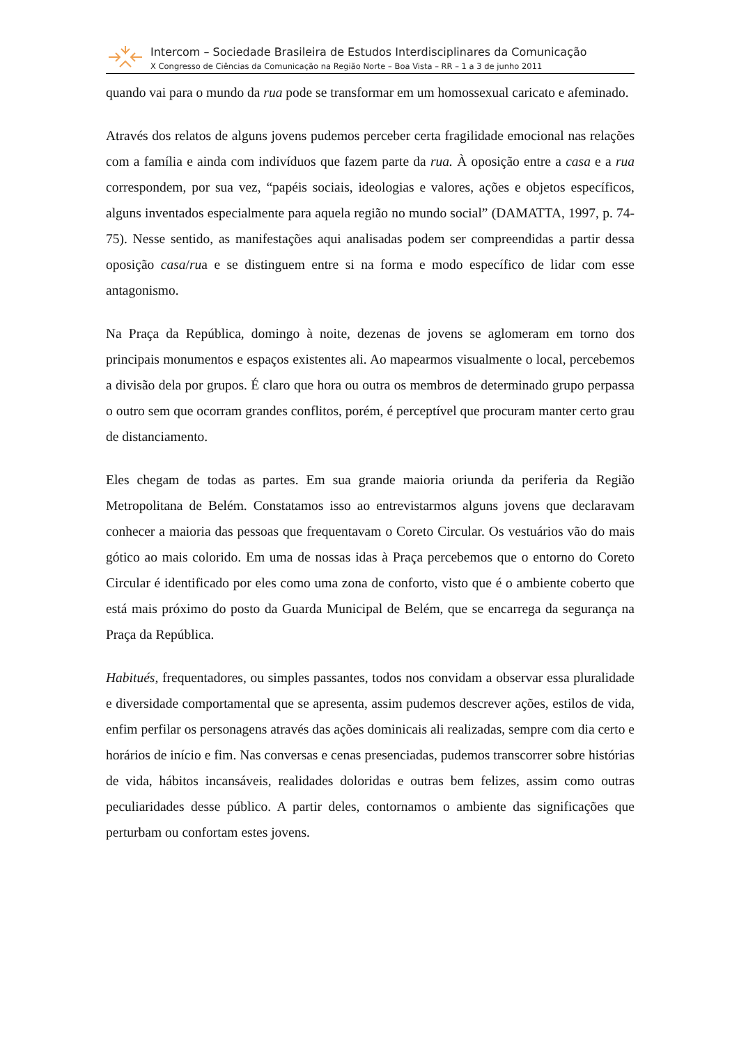Intercom – Sociedade Brasileira de Estudos Interdisciplinares da Comunicação
X Congresso de Ciências da Comunicação na Região Norte – Boa Vista – RR – 1 a 3 de junho 2011
quando vai para o mundo da rua pode se transformar em um homossexual caricato e afeminado.
Através dos relatos de alguns jovens pudemos perceber certa fragilidade emocional nas relações com a família e ainda com indivíduos que fazem parte da rua. À oposição entre a casa e a rua correspondem, por sua vez, “papéis sociais, ideologias e valores, ações e objetos específicos, alguns inventados especialmente para aquela região no mundo social” (DAMATTA, 1997, p. 74-75). Nesse sentido, as manifestações aqui analisadas podem ser compreendidas a partir dessa oposição casa/rua e se distinguem entre si na forma e modo específico de lidar com esse antagonismo.
Na Praça da República, domingo à noite, dezenas de jovens se aglomeram em torno dos principais monumentos e espaços existentes ali. Ao mapearmos visualmente o local, percebemos a divisão dela por grupos. É claro que hora ou outra os membros de determinado grupo perpassa o outro sem que ocorram grandes conflitos, porém, é perceptível que procuram manter certo grau de distanciamento.
Eles chegam de todas as partes. Em sua grande maioria oriunda da periferia da Região Metropolitana de Belém. Constatamos isso ao entrevistarmos alguns jovens que declaravam conhecer a maioria das pessoas que frequentavam o Coreto Circular. Os vestuários vão do mais gótico ao mais colorido. Em uma de nossas idas à Praça percebemos que o entorno do Coreto Circular é identificado por eles como uma zona de conforto, visto que é o ambiente coberto que está mais próximo do posto da Guarda Municipal de Belém, que se encarrega da segurança na Praça da República.
Habitués, frequentadores, ou simples passantes, todos nos convidam a observar essa pluralidade e diversidade comportamental que se apresenta, assim pudemos descrever ações, estilos de vida, enfim perfilar os personagens através das ações dominicais ali realizadas, sempre com dia certo e horários de início e fim. Nas conversas e cenas presenciadas, pudemos transcorrer sobre histórias de vida, hábitos incansáveis, realidades doloridas e outras bem felizes, assim como outras peculiaridades desse público. A partir deles, contornamos o ambiente das significações que perturbam ou confortam estes jovens.